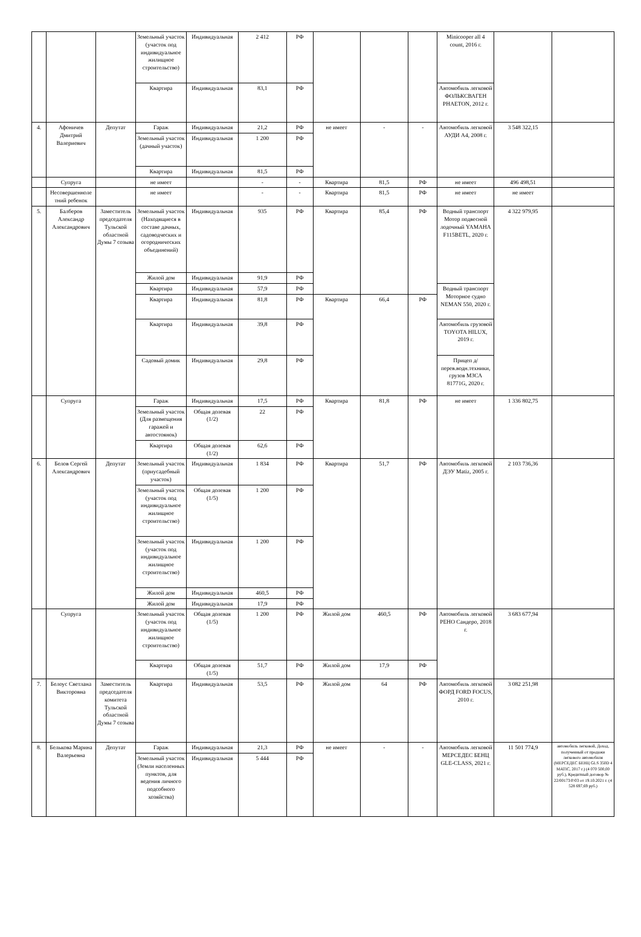| | | | Земельный участок (участок под индивидуальное жилищное строительство) | Индивидуальная | 2 412 | РФ | | | | Minicooper all 4 count, 2016 г. | | |
| | | | Квартира | Индивидуальная | 83,1 | РФ | | | | Автомобиль легковой ФОЛЬКСВАГЕН PHAETON, 2012 г. | | |
| 4. | Афоничев Дмитрий Валериевич | Депутат | Гараж | Индивидуальная | 21,2 | РФ | не имеет | - | - | Автомобиль легковой АУДИ А4, 2008 г. | 3 548 322,15 | |
| | | | Земельный участок (дачный участок) | Индивидуальная | 1 200 | РФ | | | | | | |
| | | | Квартира | Индивидуальная | 81,5 | РФ | | | | | | |
| | Супруга | | не имеет | | - | - | Квартира | 81,5 | РФ | не имеет | 496 498,51 | |
| | Несовершенноле тний ребенок | | не имеет | | - | - | Квартира | 81,5 | РФ | не имеет | не имеет | |
| 5. | Балберов Александр Александрович | Заместитель председателя Тульской областной Думы 7 созыва | Земельный участок (Находящиеся в составе дачных, садоводческих и огороднических объединений) | Индивидуальная | 935 | РФ | Квартира | 85,4 | РФ | Водный транспорт Мотор подвесной лодочный YAMAHA F115BETL, 2020 г. | 4 322 979,95 | |
| | | | Жилой дом | Индивидуальная | 91,9 | РФ | | | | | | |
| | | | Квартира | Индивидуальная | 57,9 | РФ | | | | Водный транспорт Моторное судно NEMAN 550, 2020 г. | | |
| | | | Квартира | Индивидуальная | 81,8 | РФ | Квартира | 66,4 | РФ | | | |
| | | | Квартира | Индивидуальная | 39,8 | РФ | | | | Автомобиль грузовой TOYOTA HILUX, 2019 г. | | |
| | | | Садовый домик | Индивидуальная | 29,8 | РФ | | | | Прицеп д/перев.водн.техники, грузов МЗСА 81771G, 2020 г. | | |
| | Супруга | | Гараж | Индивидуальная | 17,5 | РФ | Квартира | 81,8 | РФ | не имеет | 1 336 802,75 | |
| | | | Земельный участок (Для размещения гаражей и автостоянок) | Общая долевая (1/2) | 22 | РФ | | | | | | |
| | | | Квартира | Общая долевая (1/2) | 62,6 | РФ | | | | | | |
| 6. | Белов Сергей Александрович | Депутат | Земельный участок (приусадебный участок) | Индивидуальная | 1 834 | РФ | Квартира | 51,7 | РФ | Автомобиль легковой ДЭУ Matiz, 2005 г. | 2 103 736,36 | |
| | | | Земельный участок (участок под индивидуальное жилищное строительство) | Общая долевая (1/5) | 1 200 | РФ | | | | | | |
| | | | Земельный участок (участок под индивидуальное жилищное строительство) | Индивидуальная | 1 200 | РФ | | | | | | |
| | | | Жилой дом | Индивидуальная | 460,5 | РФ | | | | | | |
| | | | Жилой дом | Индивидуальная | 17,9 | РФ | | | | | | |
| | Супруга | | Земельный участок (участок под индивидуальное жилищное строительство) | Общая долевая (1/5) | 1 200 | РФ | Жилой дом | 460,5 | РФ | Автомобиль легковой РЕНО Сандеро, 2018 г. | 3 683 677,94 | |
| | | | Квартира | Общая долевая (1/5) | 51,7 | РФ | Жилой дом | 17,9 | РФ | | | |
| 7. | Белоус Светлана Викторовна | Заместитель председателя комитета Тульской областной Думы 7 созыва | Квартира | Индивидуальная | 53,5 | РФ | Жилой дом | 64 | РФ | Автомобиль легковой ФОРД FORD FOCUS, 2010 г. | 3 082 251,98 | |
| 8. | Белькова Марина Валерьевна | Депутат | Гараж | Индивидуальная | 21,3 | РФ | не имеет | - | - | Автомобиль легковой МЕРСЕДЕС БЕНЦ GLE-CLASS, 2021 г. | 11 501 774,9 | автомобиль легковой, Доход, полученный от продажи легкового автомобиля (МЕРСЕДЕС БЕНЦ GLS 350D 4 MATIC, 2017 г.) (4 070 500,00 руб.), Кредитный договор № 22/00173/Р/03 от 19.10.2021 г. (4 528 697,69 руб.) |
| | | | Земельный участок (Земли населенных пунктов, для ведения личного подсобного хозяйства) | Индивидуальная | 5 444 | РФ | | | | | | |